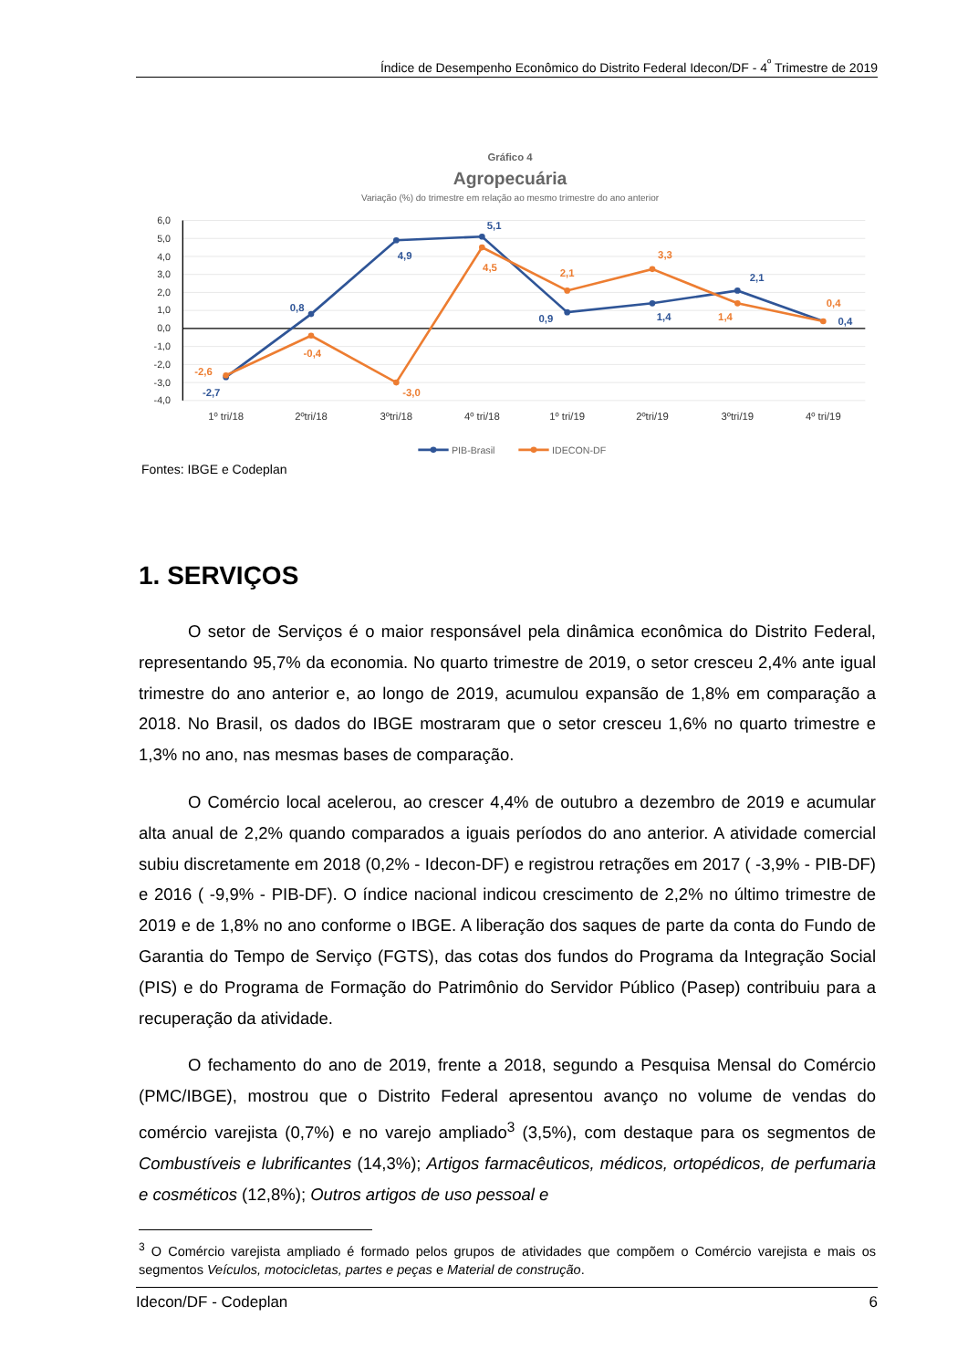Índice de Desempenho Econômico do Distrito Federal Idecon/DF - 4<sup>º</sup> Trimestre de 2019
Gráfico 4
Agropecuária
Variação (%) do trimestre em relação ao mesmo trimestre do ano anterior
6,0
5,0
4,0
3,0
2,0
1,0
0,0
-1,0
-2,0
-3,0
-4,0
1º tri/18
2ºtri/18
3ºtri/18
4º tri/18
1º tri/19
2ºtri/19
3ºtri/19
4º tri/19
-2,7
0,8
4,9
5,1
0,9
1,4
2,1
0,4
-2,6
-0,4
-3,0
4,5
2,1
3,3
1,4
0,4
PIB-Brasil
IDECON-DF
Fontes: IBGE e Codeplan
1. SERVIÇOS
O setor de Serviços é o maior responsável pela dinâmica econômica do Distrito Federal, representando 95,7% da economia. No quarto trimestre de 2019, o setor cresceu 2,4% ante igual trimestre do ano anterior e, ao longo de 2019, acumulou expansão de 1,8% em comparação a 2018. No Brasil, os dados do IBGE mostraram que o setor cresceu 1,6% no quarto trimestre e 1,3% no ano, nas mesmas bases de comparação.
O Comércio local acelerou, ao crescer 4,4% de outubro a dezembro de 2019 e acumular alta anual de 2,2% quando comparados a iguais períodos do ano anterior. A atividade comercial subiu discretamente em 2018 (0,2% - Idecon-DF) e registrou retrações em 2017 ( -3,9% - PIB-DF) e 2016 ( -9,9% - PIB-DF). O índice nacional indicou crescimento de 2,2% no último trimestre de 2019 e de 1,8% no ano conforme o IBGE. A liberação dos saques de parte da conta do Fundo de Garantia do Tempo de Serviço (FGTS), das cotas dos fundos do Programa da Integração Social (PIS) e do Programa de Formação do Patrimônio do Servidor Público (Pasep) contribuiu para a recuperação da atividade.
O fechamento do ano de 2019, frente a 2018, segundo a Pesquisa Mensal do Comércio (PMC/IBGE), mostrou que o Distrito Federal apresentou avanço no volume de vendas do comércio varejista (0,7%) e no varejo ampliado<sup>3</sup> (3,5%), com destaque para os segmentos de Combustíveis e lubrificantes (14,3%); Artigos farmacêuticos, médicos, ortopédicos, de perfumaria e cosméticos (12,8%); Outros artigos de uso pessoal e
<sup>3</sup> O Comércio varejista ampliado é formado pelos grupos de atividades que compõem o Comércio varejista e mais os segmentos Veículos, motocicletas, partes e peças e Material de construção.
Idecon/DF - Codeplan 6